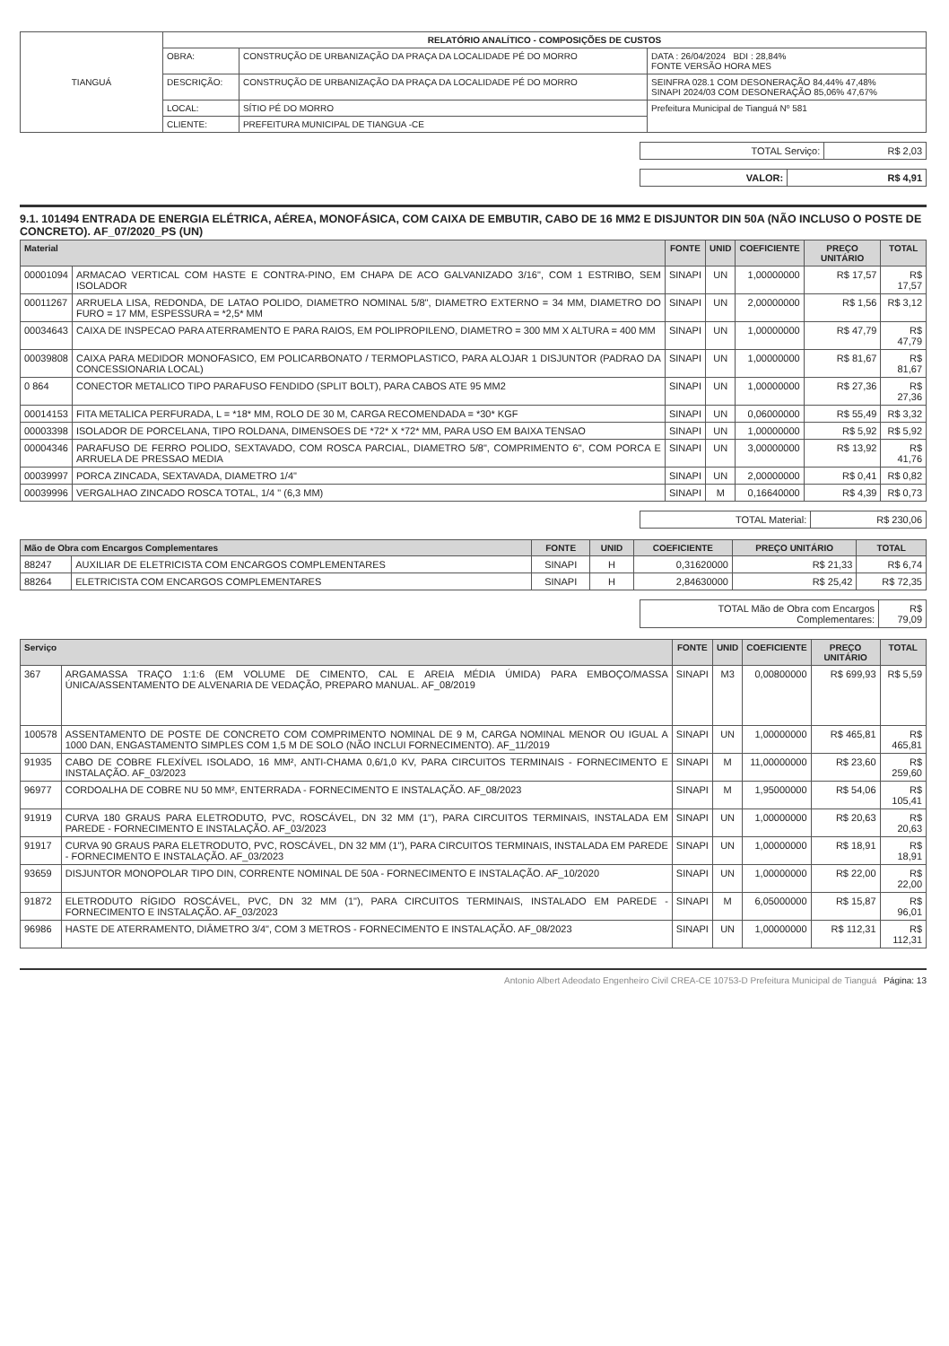| TIANGUÁ | RELATÓRIO ANALÍTICO - COMPOSIÇÕES DE CUSTOS | | |
| | OBRA: | CONSTRUÇÃO DE URBANIZAÇÃO DA PRAÇA DA LOCALIDADE PÉ DO MORRO | DATA : 26/04/2024 BDI : 28,84% FONTE VERSÃO HORA MES |
| | DESCRIÇÃO: | CONSTRUÇÃO DE URBANIZAÇÃO DA PRAÇA DA LOCALIDADE PÉ DO MORRO | SEINFRA 028.1 COM DESONERAÇÃO 84,44% 47,48% SINAPI 2024/03 COM DESONERAÇÃO 85,06% 47,67% |
| | LOCAL: | SÍTIO PÉ DO MORRO | Prefeitura Municipal de Tianguá Nº 581 |
| | CLIENTE: | PREFEITURA MUNICIPAL DE TIANGUA -CE | |
| TOTAL Serviço: | R$ 2,03 |
| VALOR: | R$ 4,91 |
9.1. 101494 ENTRADA DE ENERGIA ELÉTRICA, AÉREA, MONOFÁSICA, COM CAIXA DE EMBUTIR, CABO DE 16 MM2 E DISJUNTOR DIN 50A (NÃO INCLUSO O POSTE DE CONCRETO). AF_07/2020_PS (UN)
| Material | | FONTE | UNID | COEFICIENTE | PREÇO UNITÁRIO | TOTAL |
| --- | --- | --- | --- | --- | --- | --- |
| 00001094 | ARMACAO VERTICAL COM HASTE E CONTRA-PINO, EM CHAPA DE ACO GALVANIZADO 3/16", COM 1 ESTRIBO, SEM ISOLADOR | SINAPI | UN | 1,00000000 | R$ 17,57 | R$ 17,57 |
| 00011267 | ARRUELA LISA, REDONDA, DE LATAO POLIDO, DIAMETRO NOMINAL 5/8", DIAMETRO EXTERNO = 34 MM, DIAMETRO DO FURO = 17 MM, ESPESSURA = *2,5* MM | SINAPI | UN | 2,00000000 | R$ 1,56 | R$ 3,12 |
| 00034643 | CAIXA DE INSPECAO PARA ATERRAMENTO E PARA RAIOS, EM POLIPROPILENO, DIAMETRO = 300 MM X ALTURA = 400 MM | SINAPI | UN | 1,00000000 | R$ 47,79 | R$ 47,79 |
| 00039808 | CAIXA PARA MEDIDOR MONOFASICO, EM POLICARBONATO / TERMOPLASTICO, PARA ALOJAR 1 DISJUNTOR (PADRAO DA CONCESSIONARIA LOCAL) | SINAPI | UN | 1,00000000 | R$ 81,67 | R$ 81,67 |
| 0 864 | CONECTOR METALICO TIPO PARAFUSO FENDIDO (SPLIT BOLT), PARA CABOS ATE 95 MM2 | SINAPI | UN | 1,00000000 | R$ 27,36 | R$ 27,36 |
| 00014153 | FITA METALICA PERFURADA, L = *18* MM, ROLO DE 30 M, CARGA RECOMENDADA = *30* KGF | SINAPI | UN | 0,06000000 | R$ 55,49 | R$ 3,32 |
| 00003398 | ISOLADOR DE PORCELANA, TIPO ROLDANA, DIMENSOES DE *72* X *72* MM, PARA USO EM BAIXA TENSAO | SINAPI | UN | 1,00000000 | R$ 5,92 | R$ 5,92 |
| 00004346 | PARAFUSO DE FERRO POLIDO, SEXTAVADO, COM ROSCA PARCIAL, DIAMETRO 5/8", COMPRIMENTO 6", COM PORCA E ARRUELA DE PRESSAO MEDIA | SINAPI | UN | 3,00000000 | R$ 13,92 | R$ 41,76 |
| 00039997 | PORCA ZINCADA, SEXTAVADA, DIAMETRO 1/4" | SINAPI | UN | 2,00000000 | R$ 0,41 | R$ 0,82 |
| 00039996 | VERGALHAO ZINCADO ROSCA TOTAL, 1/4 " (6,3 MM) | SINAPI | M | 0,16640000 | R$ 4,39 | R$ 0,73 |
| TOTAL Material: | R$ 230,06 |
| Mão de Obra com Encargos Complementares | | FONTE | UNID | COEFICIENTE | PREÇO UNITÁRIO | TOTAL |
| --- | --- | --- | --- | --- | --- | --- |
| 88247 | AUXILIAR DE ELETRICISTA COM ENCARGOS COMPLEMENTARES | SINAPI | H | 0,31620000 | R$ 21,33 | R$ 6,74 |
| 88264 | ELETRICISTA COM ENCARGOS COMPLEMENTARES | SINAPI | H | 2,84630000 | R$ 25,42 | R$ 72,35 |
| TOTAL Mão de Obra com Encargos Complementares: | R$ 79,09 |
| Serviço | | FONTE | UNID | COEFICIENTE | PREÇO UNITÁRIO | TOTAL |
| --- | --- | --- | --- | --- | --- | --- |
| 367 | ARGAMASSA TRAÇO 1:1:6 (EM VOLUME DE CIMENTO, CAL E AREIA MÉDIA ÚMIDA) PARA EMBOÇO/MASSA ÚNICA/ASSENTAMENTO DE ALVENARIA DE VEDAÇÃO, PREPARO MANUAL. AF_08/2019 | SINAPI | M3 | 0,00800000 | R$ 699,93 | R$ 5,59 |
| 100578 | ASSENTAMENTO DE POSTE DE CONCRETO COM COMPRIMENTO NOMINAL DE 9 M, CARGA NOMINAL MENOR OU IGUAL A 1000 DAN, ENGASTAMENTO SIMPLES COM 1,5 M DE SOLO (NÃO INCLUI FORNECIMENTO). AF_11/2019 | SINAPI | UN | 1,00000000 | R$ 465,81 | R$ 465,81 |
| 91935 | CABO DE COBRE FLEXÍVEL ISOLADO, 16 MM², ANTI-CHAMA 0,6/1,0 KV, PARA CIRCUITOS TERMINAIS - FORNECIMENTO E INSTALAÇÃO. AF_03/2023 | SINAPI | M | 11,00000000 | R$ 23,60 | R$ 259,60 |
| 96977 | CORDOALHA DE COBRE NU 50 MM², ENTERRADA - FORNECIMENTO E INSTALAÇÃO. AF_08/2023 | SINAPI | M | 1,95000000 | R$ 54,06 | R$ 105,41 |
| 91919 | CURVA 180 GRAUS PARA ELETRODUTO, PVC, ROSCÁVEL, DN 32 MM (1"), PARA CIRCUITOS TERMINAIS, INSTALADA EM PAREDE - FORNECIMENTO E INSTALAÇÃO. AF_03/2023 | SINAPI | UN | 1,00000000 | R$ 20,63 | R$ 20,63 |
| 91917 | CURVA 90 GRAUS PARA ELETRODUTO, PVC, ROSCÁVEL, DN 32 MM (1"), PARA CIRCUITOS TERMINAIS, INSTALADA EM PAREDE - FORNECIMENTO E INSTALAÇÃO. AF_03/2023 | SINAPI | UN | 1,00000000 | R$ 18,91 | R$ 18,91 |
| 93659 | DISJUNTOR MONOPOLAR TIPO DIN, CORRENTE NOMINAL DE 50A - FORNECIMENTO E INSTALAÇÃO. AF_10/2020 | SINAPI | UN | 1,00000000 | R$ 22,00 | R$ 22,00 |
| 91872 | ELETRODUTO RÍGIDO ROSCÁVEL, PVC, DN 32 MM (1"), PARA CIRCUITOS TERMINAIS, INSTALADO EM PAREDE - FORNECIMENTO E INSTALAÇÃO. AF_03/2023 | SINAPI | M | 6,05000000 | R$ 15,87 | R$ 96,01 |
| 96986 | HASTE DE ATERRAMENTO, DIÂMETRO 3/4", COM 3 METROS - FORNECIMENTO E INSTALAÇÃO. AF_08/2023 | SINAPI | UN | 1,00000000 | R$ 112,31 | R$ 112,31 |
Antonio Albert Adeodato Engenheiro Civil CREA-CE 10753-D Prefeitura Municipal de Tianguá Página: 13